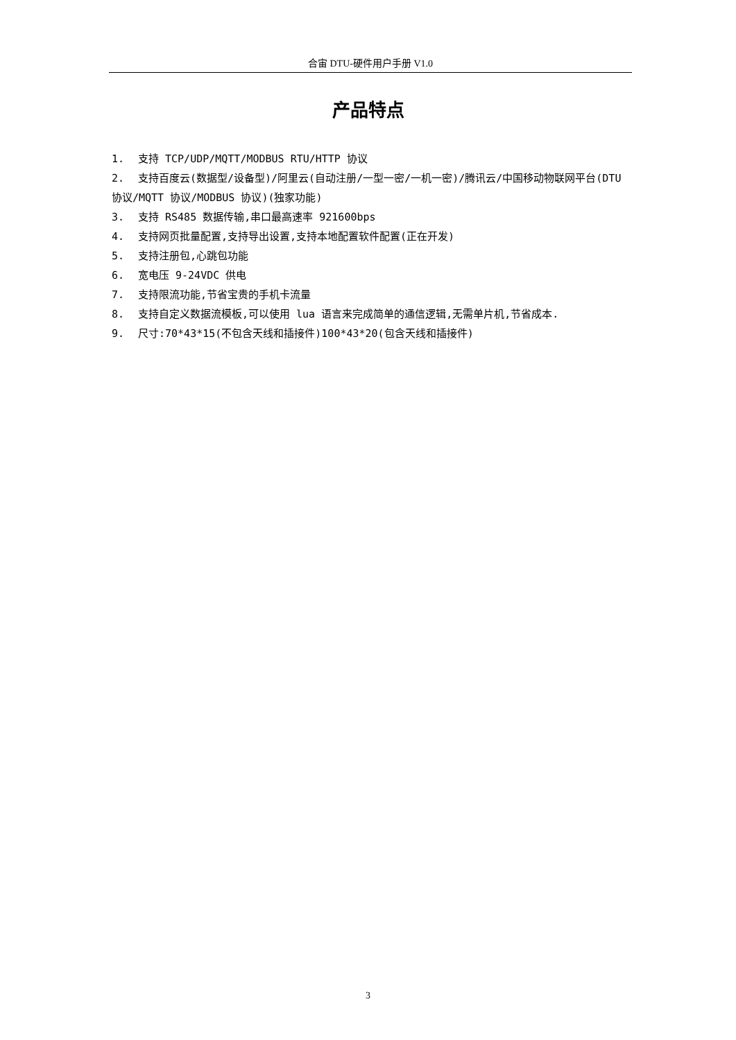合宙 DTU-硬件用户手册 V1.0
产品特点
1. 支持 TCP/UDP/MQTT/MODBUS RTU/HTTP 协议
2. 支持百度云(数据型/设备型)/阿里云(自动注册/一型一密/一机一密)/腾讯云/中国移动物联网平台(DTU 协议/MQTT 协议/MODBUS 协议)(独家功能)
3. 支持 RS485 数据传输,串口最高速率 921600bps
4. 支持网页批量配置,支持导出设置,支持本地配置软件配置(正在开发)
5. 支持注册包,心跳包功能
6. 宽电压 9-24VDC 供电
7. 支持限流功能,节省宝贵的手机卡流量
8. 支持自定义数据流模板,可以使用 lua 语言来完成简单的通信逻辑,无需单片机,节省成本.
9. 尺寸:70*43*15(不包含天线和插接件)100*43*20(包含天线和插接件)
3